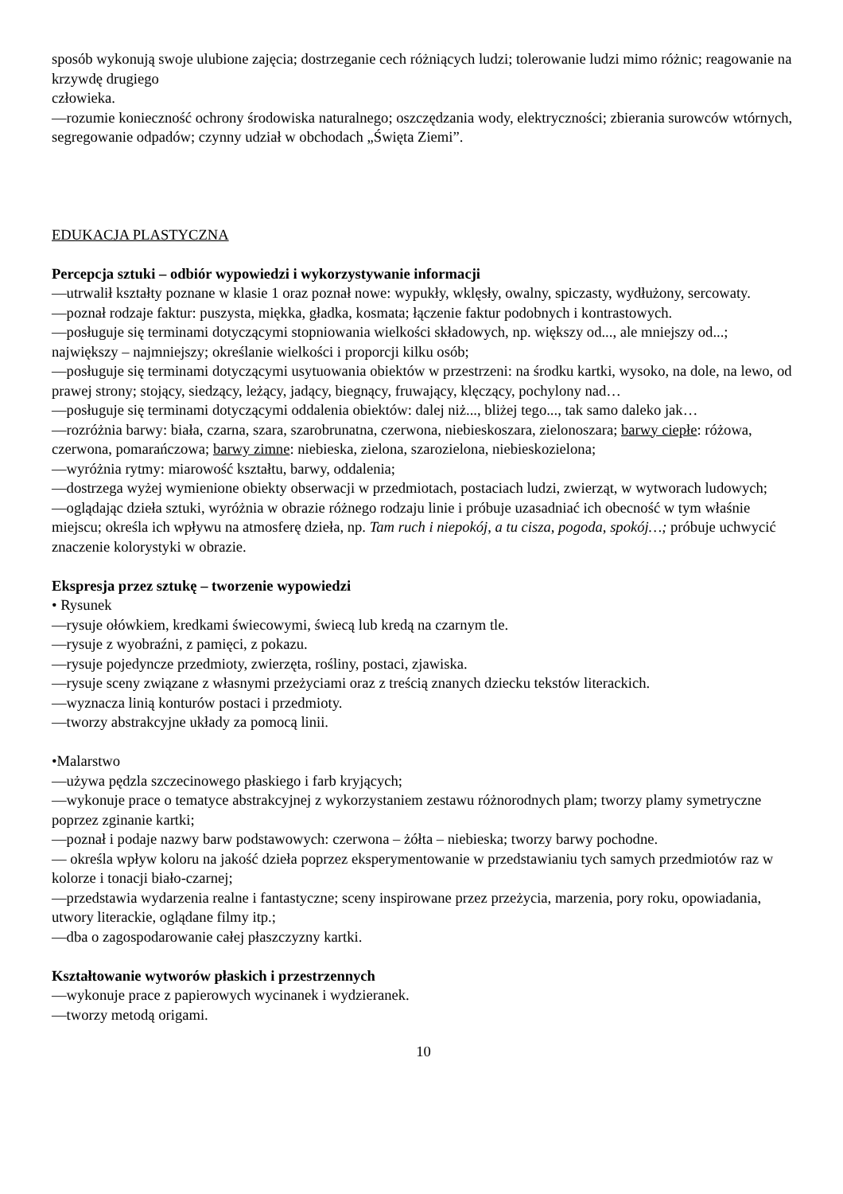sposób wykonują swoje ulubione zajęcia; dostrzeganie cech różniących ludzi; tolerowanie ludzi mimo różnic; reagowanie na krzywdę drugiego
człowieka.
—rozumie konieczność ochrony środowiska naturalnego; oszczędzania wody, elektryczności; zbierania surowców wtórnych, segregowanie odpadów; czynny udział w obchodach „Święta Ziemi”.
EDUKACJA PLASTYCZNA
Percepcja sztuki – odbiór wypowiedzi i wykorzystywanie informacji
—utrwalił kształty poznane w klasie 1 oraz poznał nowe: wypukły, wklęsły, owalny, spiczasty, wydłużony, sercowaty.
—poznał rodzaje faktur: puszysta, miękka, gładka, kosmata; łączenie faktur podobnych i kontrastowych.
—posługuje się terminami dotyczącymi stopniowania wielkości składowych, np. większy od..., ale mniejszy od...; największy – najmniejszy; określanie wielkości i proporcji kilku osób;
—posługuje się terminami dotyczącymi usytuowania obiektów w przestrzeni: na środku kartki, wysoko, na dole, na lewo, od prawej strony; stojący, siedzący, leżący, jadący, biegnący, fruwający, klęczący, pochylony nad…
—posługuje się terminami dotyczącymi oddalenia obiektów: dalej niż..., bliżej tego..., tak samo daleko jak…
—rozróżnia barwy: biała, czarna, szara, szarobrunatna, czerwona, niebieskoszara, zielonoszara; barwy ciepłe: różowa, czerwona, pomarańczowa; barwy zimne: niebieska, zielona, szarozielona, niebieskozielona;
—wyróżnia rytmy: miarowość kształtu, barwy, oddalenia;
—dostrzega wyżej wymienione obiekty obserwacji w przedmiotach, postaciach ludzi, zwierząt, w wytworach ludowych;
—oglądając dzieła sztuki, wyróżnia w obrazie różnego rodzaju linie i próbuje uzasadniać ich obecność w tym właśnie miejscu; określa ich wpływu na atmosferę dzieła, np. Tam ruch i niepokój, a tu cisza, pogoda, spokój…; próbuje uchwycić znaczenie kolorystyki w obrazie.
Ekspresja przez sztukę – tworzenie wypowiedzi
• Rysunek
—rysuje ołówkiem, kredkami świecowymi, świecą lub kredą na czarnym tle.
—rysuje z wyobraźni, z pamięci, z pokazu.
—rysuje pojedyncze przedmioty, zwierzęta, rośliny, postaci, zjawiska.
—rysuje sceny związane z własnymi przeżyciami oraz z treścią znanych dziecku tekstów literackich.
—wyznacza linią konturów postaci i przedmioty.
—tworzy abstrakcyjne układy za pomocą linii.
•Malarstwo
—używa pędzla szczecinowego płaskiego i farb kryjących;
—wykonuje prace o tematyce abstrakcyjnej z wykorzystaniem zestawu różnorodnych plam; tworzy plamy symetryczne poprzez zginanie kartki;
—poznał i podaje nazwy barw podstawowych: czerwona – żółta – niebieska; tworzy barwy pochodne.
— określa wpływ koloru na jakość dzieła poprzez eksperymentowanie w przedstawianiu tych samych przedmiotów raz w kolorze i tonacji biało-czarnej;
—przedstawia wydarzenia realne i fantastyczne; sceny inspirowane przez przeżycia, marzenia, pory roku, opowiadania, utwory literackie, oglądane filmy itp.;
—dba o zagospodarowanie całej płaszczyzny kartki.
Kształtowanie wytworów płaskich i przestrzennych
—wykonuje prace z papierowych wycinanek i wydzieranek.
—tworzy metodą origami.
10